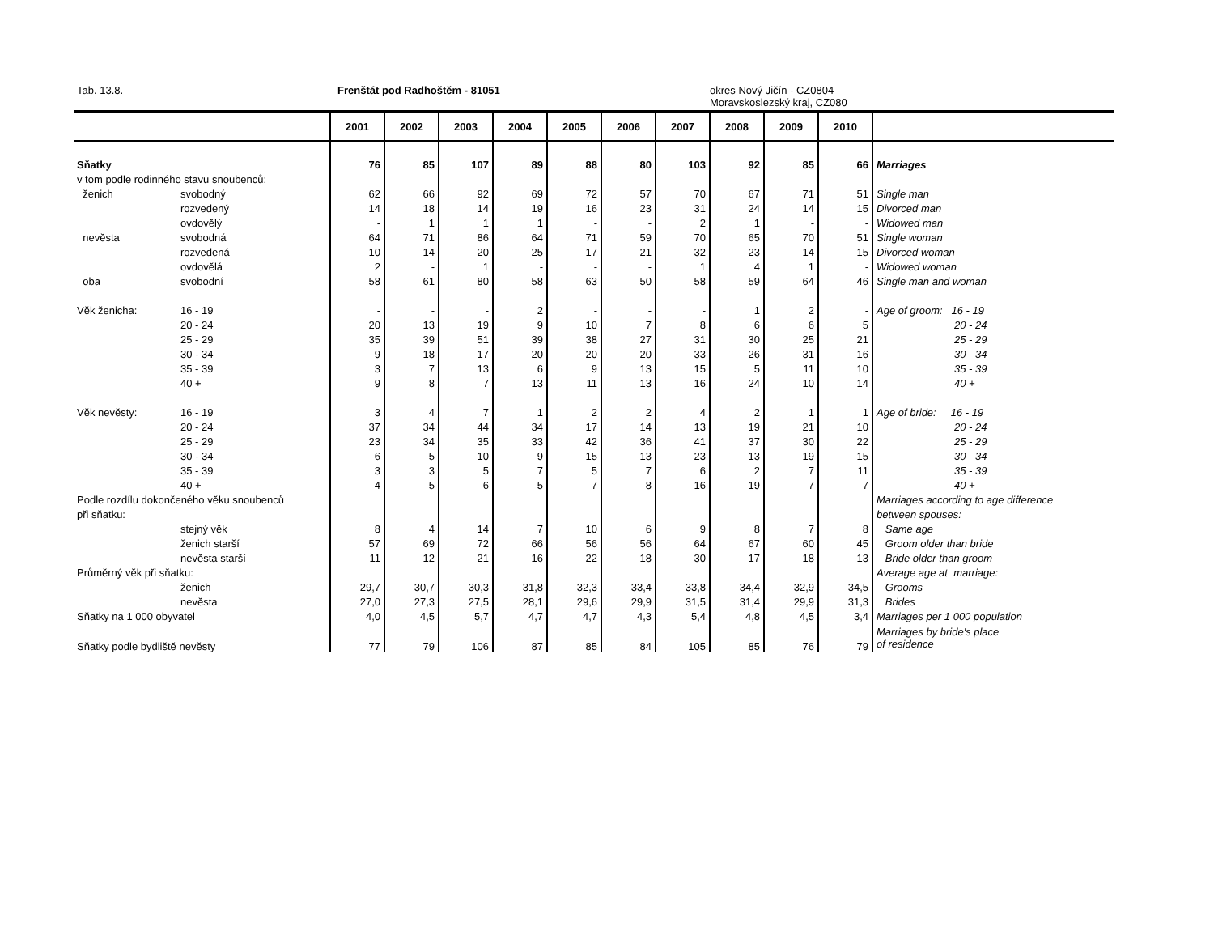Tab. 13.8. Frenštát pod Radhoštěm - 81051
okres Nový Jičín - CZ0804
Moravskoslezský kraj, CZ080
| | | 2001 | 2002 | 2003 | 2004 | 2005 | 2006 | 2007 | 2008 | 2009 | 2010 | |
| --- | --- | --- | --- | --- | --- | --- | --- | --- | --- | --- | --- | --- |
| Sňatky | | 76 | 85 | 107 | 89 | 88 | 80 | 103 | 92 | 85 | 66 | Marriages |
| v tom podle rodinného stavu snoubenců: | | | | | | | | | | | | |
| ženich | svobodný | 62 | 66 | 92 | 69 | 72 | 57 | 70 | 67 | 71 | 51 | Single man |
| | rozvedený | 14 | 18 | 14 | 19 | 16 | 23 | 31 | 24 | 14 | 15 | Divorced man |
| | ovdovělý | - | 1 | 1 | 1 | - | - | 2 | 1 | - | - | Widowed man |
| nevěsta | svobodná | 64 | 71 | 86 | 64 | 71 | 59 | 70 | 65 | 70 | 51 | Single woman |
| | rozvedená | 10 | 14 | 20 | 25 | 17 | 21 | 32 | 23 | 14 | 15 | Divorced woman |
| | ovdovělá | 2 | - | 1 | - | - | - | 1 | 4 | 1 | - | Widowed woman |
| oba | svobodní | 58 | 61 | 80 | 58 | 63 | 50 | 58 | 59 | 64 | 46 | Single man and woman |
| Věk ženicha: | 16 - 19 | - | - | - | 2 | - | - | - | 1 | 2 | - | Age of groom: 16 - 19 |
| | 20 - 24 | 20 | 13 | 19 | 9 | 10 | 7 | 8 | 6 | 6 | 5 | 20 - 24 |
| | 25 - 29 | 35 | 39 | 51 | 39 | 38 | 27 | 31 | 30 | 25 | 21 | 25 - 29 |
| | 30 - 34 | 9 | 18 | 17 | 20 | 20 | 20 | 33 | 26 | 31 | 16 | 30 - 34 |
| | 35 - 39 | 3 | 7 | 13 | 6 | 9 | 13 | 15 | 5 | 11 | 10 | 35 - 39 |
| | 40 + | 9 | 8 | 7 | 13 | 11 | 13 | 16 | 24 | 10 | 14 | 40 + |
| Věk nevěsty: | 16 - 19 | 3 | 4 | 7 | 1 | 2 | 2 | 4 | 2 | 1 | 1 | Age of bride: 16 - 19 |
| | 20 - 24 | 37 | 34 | 44 | 34 | 17 | 14 | 13 | 19 | 21 | 10 | 20 - 24 |
| | 25 - 29 | 23 | 34 | 35 | 33 | 42 | 36 | 41 | 37 | 30 | 22 | 25 - 29 |
| | 30 - 34 | 6 | 5 | 10 | 9 | 15 | 13 | 23 | 13 | 19 | 15 | 30 - 34 |
| | 35 - 39 | 3 | 3 | 5 | 7 | 5 | 7 | 6 | 2 | 7 | 11 | 35 - 39 |
| | 40 + | 4 | 5 | 6 | 5 | 7 | 8 | 16 | 19 | 7 | 7 | 40 + |
| Podle rozdílu dokončeného věku snoubenců | | | | | | | | | | | | Marriages according to age difference |
| při sňatku: | | | | | | | | | | | | between spouses: |
| | stejný věk | 8 | 4 | 14 | 7 | 10 | 6 | 9 | 8 | 7 | 8 | Same age |
| | ženich starší | 57 | 69 | 72 | 66 | 56 | 56 | 64 | 67 | 60 | 45 | Groom older than bride |
| | nevěsta starší | 11 | 12 | 21 | 16 | 22 | 18 | 30 | 17 | 18 | 13 | Bride older than groom |
| Průměrný věk při sňatku: | | | | | | | | | | | | Average age at marriage: |
| | ženich | 29,7 | 30,7 | 30,3 | 31,8 | 32,3 | 33,4 | 33,8 | 34,4 | 32,9 | 34,5 | Grooms |
| | nevěsta | 27,0 | 27,3 | 27,5 | 28,1 | 29,6 | 29,9 | 31,5 | 31,4 | 29,9 | 31,3 | Brides |
| Sňatky na 1 000 obyvatel | | 4,0 | 4,5 | 5,7 | 4,7 | 4,7 | 4,3 | 5,4 | 4,8 | 4,5 | 3,4 | Marriages per 1 000 population |
| Sňatky podle bydliště nevěsty | | 77 | 79 | 106 | 87 | 85 | 84 | 105 | 85 | 76 | 79 | Marriages by bride's place of residence |